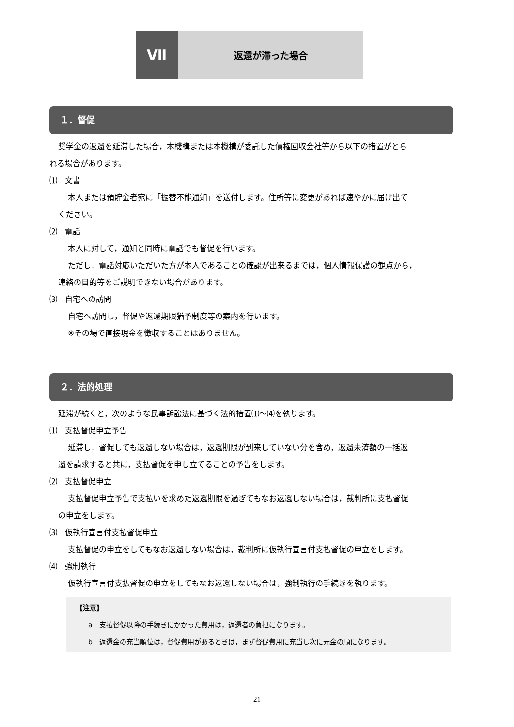Ⅶ
返還が滞った場合
１．督促
奨学金の返還を延滞した場合，本機構または本機構が委託した債権回収会社等から以下の措置がとら
れる場合があります。
⑴　文書
本人または預貯金者宛に「振替不能通知」を送付します。住所等に変更があれば速やかに届け出て
ください。
⑵　電話
本人に対して，通知と同時に電話でも督促を行います。
ただし，電話対応いただいた方が本人であることの確認が出来るまでは，個人情報保護の観点から，
連絡の目的等をご説明できない場合があります。
⑶　自宅への訪問
自宅へ訪問し，督促や返還期限猶予制度等の案内を行います。
※その場で直接現金を徴収することはありません。
２．法的処理
延滞が続くと，次のような民事訴訟法に基づく法的措置⑴～⑷を執ります。
⑴　支払督促申立予告
延滞し，督促しても返還しない場合は，返還期限が到来していない分を含め，返還未済額の一括返
還を請求すると共に，支払督促を申し立てることの予告をします。
⑵　支払督促申立
支払督促申立予告で支払いを求めた返還期限を過ぎてもなお返還しない場合は，裁判所に支払督促
の申立をします。
⑶　仮執行宣言付支払督促申立
支払督促の申立をしてもなお返還しない場合は，裁判所に仮執行宣言付支払督促の申立をします。
⑷　強制執行
仮執行宣言付支払督促の申立をしてもなお返還しない場合は，強制執行の手続きを執ります。
【注意】
a　支払督促以降の手続きにかかった費用は，返還者の負担になります。
b　返還金の充当順位は，督促費用があるときは，まず督促費用に充当し次に元金の順になります。
21